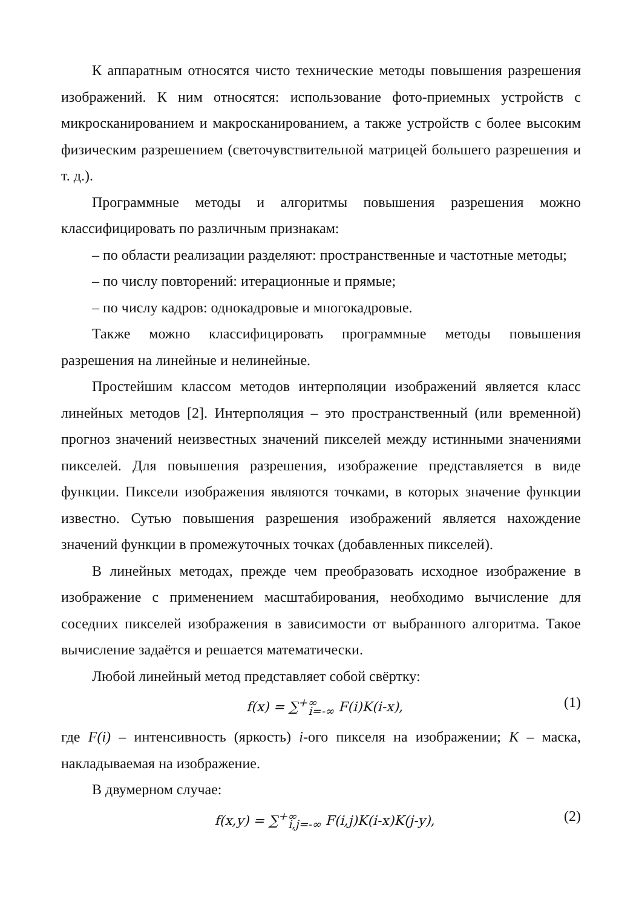К аппаратным относятся чисто технические методы повышения разрешения изображений. К ним относятся: использование фото-приемных устройств с микросканированием и макросканированием, а также устройств с более высоким физическим разрешением (светочувствительной матрицей большего разрешения и т. д.).
Программные методы и алгоритмы повышения разрешения можно классифицировать по различным признакам:
– по области реализации разделяют: пространственные и частотные методы;
– по числу повторений: итерационные и прямые;
– по числу кадров: однокадровые и многокадровые.
Также можно классифицировать программные методы повышения разрешения на линейные и нелинейные.
Простейшим классом методов интерполяции изображений является класс линейных методов [2]. Интерполяция – это пространственный (или временной) прогноз значений неизвестных значений пикселей между истинными значениями пикселей. Для повышения разрешения, изображение представляется в виде функции. Пиксели изображения являются точками, в которых значение функции известно. Сутью повышения разрешения изображений является нахождение значений функции в промежуточных точках (добавленных пикселей).
В линейных методах, прежде чем преобразовать исходное изображение в изображение с применением масштабирования, необходимо вычисление для соседних пикселей изображения в зависимости от выбранного алгоритма. Такое вычисление задаётся и решается математически.
Любой линейный метод представляет собой свёртку:
f(x) = ∑<sup>+∞</sup><sub>i=-∞</sub> F(i)K(i-x), (1)
где F(i) – интенсивность (яркость) i-ого пикселя на изображении; K – маска, накладываемая на изображение.
В двумерном случае:
f(x,y) = ∑<sup>+∞</sup><sub>i,j=-∞</sub> F(i,j)K(i-x)K(j-y), (2)